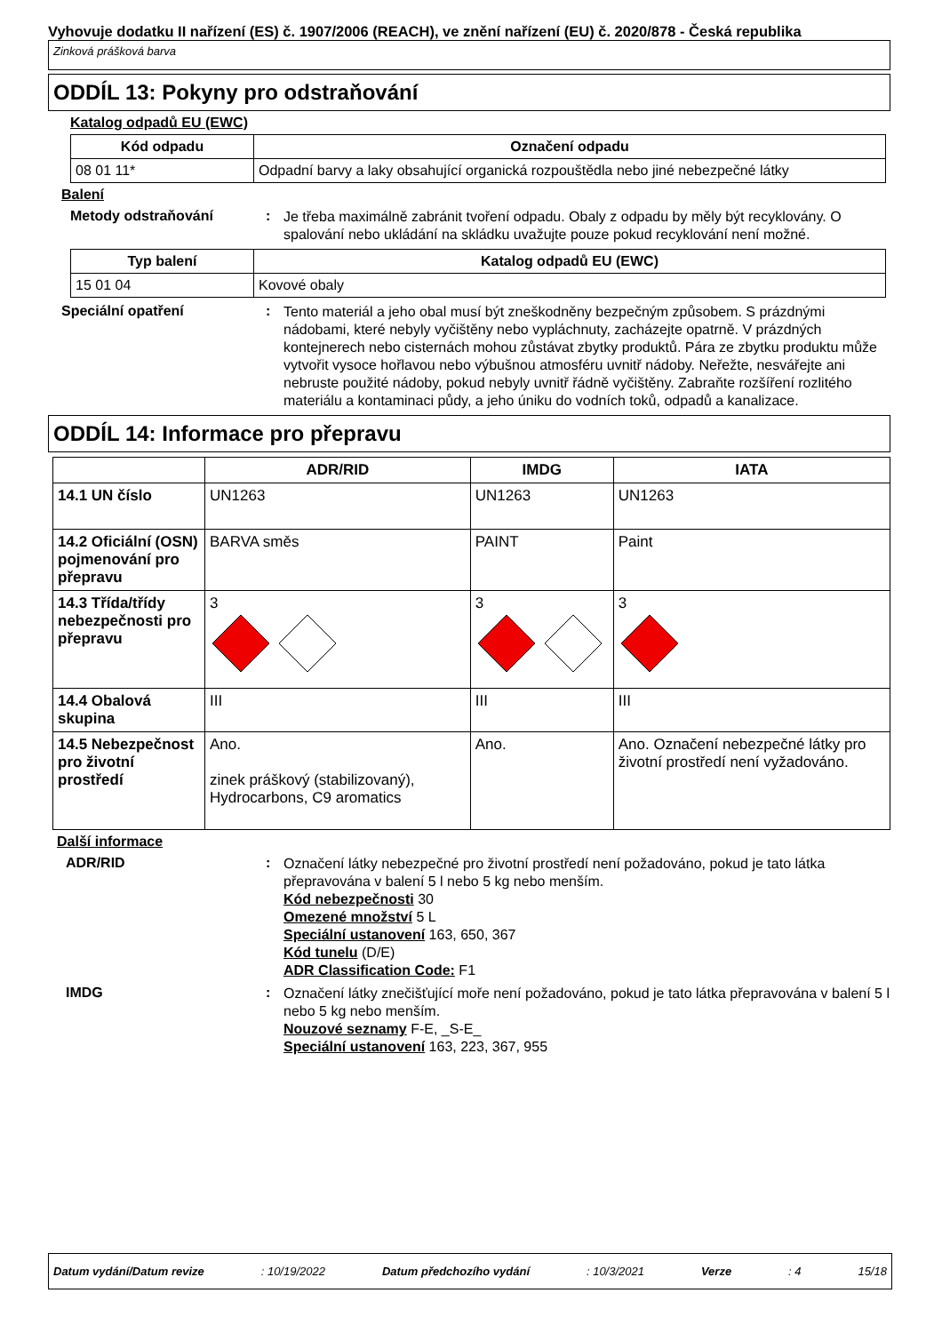Vyhovuje dodatku II nařízení (ES) č. 1907/2006 (REACH), ve znění nařízení (EU) č. 2020/878 - Česká republika
Zinková prášková barva
ODDÍL 13: Pokyny pro odstraňování
Katalog odpadů EU (EWC)
| Kód odpadu | Označení odpadu |
| --- | --- |
| 08 01 11* | Odpadní barvy a laky obsahující organická rozpouštědla nebo jiné nebezpečné látky |
Balení
Metody odstraňování :
Je třeba maximálně zabránit tvoření odpadu. Obaly z odpadu by měly být recyklovány. O spalování nebo ukládání na skládku uvažujte pouze pokud recyklování není možné.
| Typ balení | Katalog odpadů EU (EWC) |
| --- | --- |
| 15 01 04 | Kovové obaly |
Speciální opatření :
Tento materiál a jeho obal musí být zneškodněny bezpečným způsobem. S prázdnými nádobami, které nebyly vyčištěny nebo vypláchnuty, zacházejte opatrně. V prázdných kontejnerech nebo cisternách mohou zůstávat zbytky produktů. Pára ze zbytku produktu může vytvořit vysoce hořlavou nebo výbušnou atmosféru uvnitř nádoby. Neřežte, nesvářejte ani nebruste použité nádoby, pokud nebyly uvnitř řádně vyčištěny. Zabraňte rozšíření rozlitého materiálu a kontaminaci půdy, a jeho úniku do vodních toků, odpadů a kanalizace.
ODDÍL 14: Informace pro přepravu
| | ADR/RID | IMDG | IATA |
| --- | --- | --- | --- |
| 14.1 UN číslo | UN1263 | UN1263 | UN1263 |
| 14.2 Oficiální (OSN) pojmenování pro přepravu | BARVA směs | PAINT | Paint |
| 14.3 Třída/třídy nebezpečnosti pro přepravu | 3 | 3 | 3 |
| 14.4 Obalová skupina | III | III | III |
| 14.5 Nebezpečnost pro životní prostředí | Ano. zinek práškový (stabilizovaný), Hydrocarbons, C9 aromatics | Ano. | Ano. Označení nebezpečné látky pro životní prostředí není vyžadováno. |
Další informace
ADR/RID :
Označení látky nebezpečné pro životní prostředí není požadováno, pokud je tato látka přepravována v balení 5 l nebo 5 kg nebo menším.
Kód nebezpečnosti 30
Omezené množství 5 L
Speciální ustanovení 163, 650, 367
Kód tunelu (D/E)
ADR Classification Code: F1
IMDG :
Označení látky znečišťující moře není požadováno, pokud je tato látka přepravována v balení 5 l nebo 5 kg nebo menším.
Nouzové seznamy F-E, _S-E_
Speciální ustanovení 163, 223, 367, 955
Datum vydání/Datum revize: 10/19/2022 Datum předchozího vydání: 10/3/2021 Verze: 4 15/18